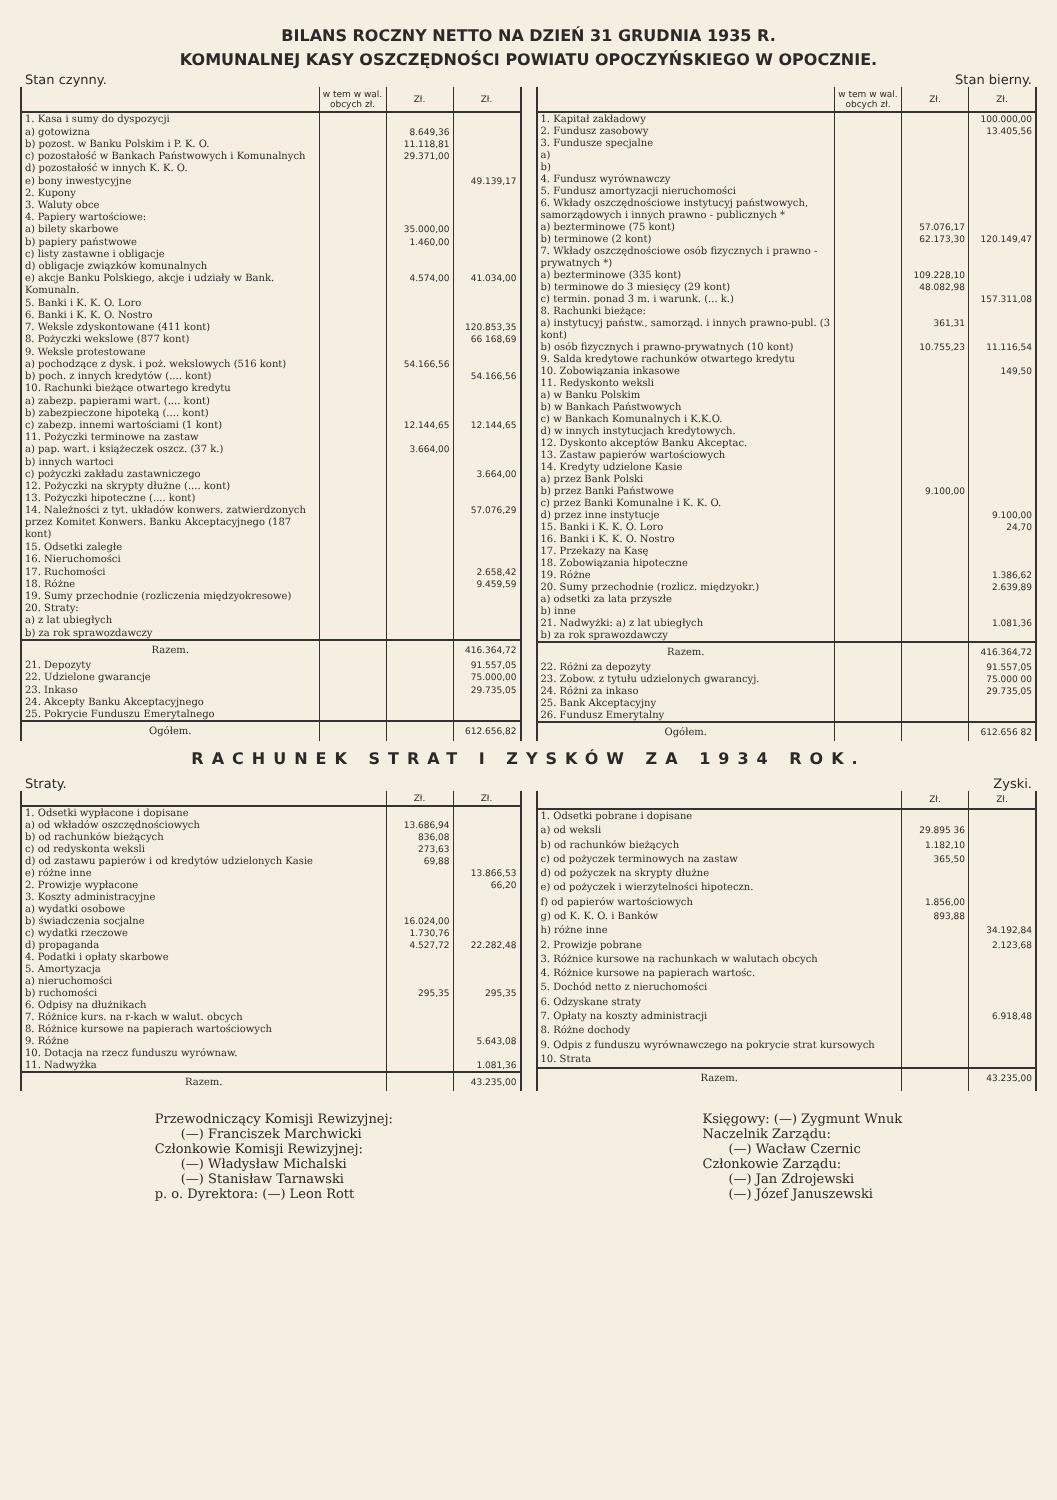BILANS ROCZNY NETTO NA DZIEŃ 31 GRUDNIA 1935 R.
KOMUNALNEJ KASY OSZCZĘDNOŚCI POWIATU OPOCZYŃSKIEGO W OPOCZNIE.
Stan czynny. Stan bierny.
| | w tem w wal. obcych zł. | Zł. | Zł. |
| --- | --- | --- | --- |
| 1. Kasa i sumy do dyspozycji | | | |
| a) gotowizna | | 8.649,36 | |
| b) pozost. w Banku Polskim i P. K. O. | | 11.118,81 | |
| c) pozostałość w Bankach Państwowych i Komunalnych | | 29.371,00 | |
| d) pozostałość w innych K. K. O. | | | |
| e) bony inwestycyjne | | | 49.139,17 |
| 2. Kupony | | | |
| 3. Waluty obce | | | |
| 4. Papiery wartościowe: | | | |
| a) bilety skarbowe | | 35.000,00 | |
| b) papiery państwowe | | 1.460,00 | |
| c) listy zastawne i obligacje | | | |
| d) obligacje związków komunalnych | | | |
| e) akcje Banku Polskiego, akcje i udziały w Bank. Komunaln. | | 4.574,00 | 41.034,00 |
| 5. Banki i K. K. O. Loro | | | |
| 6. Banki i K. K. O. Nostro | | | |
| 7. Weksle zdyskontowane (411 kont) | | | 120.853,35 |
| 8. Pożyczki wekslowe (877 kont) | | | 66 168,69 |
| 9. Weksle protestowane | | | |
| a) pochodzące z dysk. i poż. wekslowych (516 kont) | | 54.166,56 | |
| b) poch. z innych kredytów (.... kont) | | | 54.166,56 |
| 10. Rachunki bieżące otwartego kredytu | | | |
| a) zabezp. papierami wart. (.... kont) | | | |
| b) zabezpieczone hipoteką (.... kont) | | | |
| c) zabezp. innemi wartościami (1 kont) | | 12.144,65 | 12.144,65 |
| 11. Pożyczki terminowe na zastaw | | | |
| a) pap. wart. i książeczek oszcz. (37 k.) | | 3.664,00 | |
| b) innych wartoci | | | |
| c) pożyczki zakładu zastawniczego | | | 3.664,00 |
| 12. Pożyczki na skrypty dłużne (.... kont) | | | |
| 13. Pożyczki hipoteczne (.... kont) | | | |
| 14. Należności z tyt. układów konwers. zatwierdzonych przez Komitet Konwers. Banku Akceptacyjnego (187 kont) | | | 57.076,29 |
| 15. Odsetki zaległe | | | |
| 16. Nieruchomości | | | |
| 17. Ruchomości | | | 2.658,42 |
| 18. Różne | | | 9.459,59 |
| 19. Sumy przechodnie (rozliczenia międzyokresowe) | | | |
| 20. Straty: | | | |
| a) z lat ubiegłych | | | |
| b) za rok sprawozdawczy | | | |
| Razem. | | | 416.364,72 |
| 21. Depozyty | | | 91.557,05 |
| 22. Udzielone gwarancje | | | 75.000,00 |
| 23. Inkaso | | | 29.735,05 |
| 24. Akcepty Banku Akceptacyjnego | | | |
| 25. Pokrycie Funduszu Emerytalnego | | | |
| Ogółem. | | | 612.656,82 |
| | w tem w wal. obcych zł. | Zł. | Zł. |
| --- | --- | --- | --- |
| 1. Kapitał zakładowy | | | 100.000,00 |
| 2. Fundusz zasobowy | | | 13.405,56 |
| 3. Fundusze specjalne a) b) | | | |
| 4. Fundusz wyrównawczy | | | |
| 5. Fundusz amortyzacji nieruchomości | | | |
| 6. Wkłady oszczędnościowe instytucyj państwowych, samorządowych i innych prawno - publicznych * | | | |
| a) bezterminowe (75 kont) | | 57.076,17 | |
| b) terminowe (2 kont) | | 62.173,30 | 120.149,47 |
| 7. Wkłady oszczędnościowe osób fizycznych i prawno - prywatnych *) | | | |
| a) bezterminowe (335 kont) | | 109.228,10 | |
| b) terminowe do 3 miesięcy (29 kont) | | 48.082,98 | |
| c) termin. ponad 3 m. i warunk. (... k.) | | | 157.311,08 |
| 8. Rachunki bieżące: | | | |
| a) instytucyj państw., samorząd. i innych prawno-publ. (3 kont) | | 361,31 | |
| b) osób fizycznych i prawno-prywatnych (10 kont) | | 10.755,23 | 11.116,54 |
| 9. Salda kredytowe rachunków otwartego kredytu | | | |
| 10. Zobowiązania inkasowe | | | 149,50 |
| 11. Redyskonto weksli a) w Banku Polskim b) w Bankach Państwowych c) w Bankach Komunalnych i K.K.O. d) w innych instytucjach kredytowych. | | | |
| 12. Dyskonto akceptów Banku Akceptac. | | | |
| 13. Zastaw papierów wartościowych | | | |
| 14. Kredyty udzielone Kasie a) przez Bank Polski | | | |
| b) przez Banki Państwowe | | 9.100,00 | |
| c) przez Banki Komunalne i K. K. O. | | | |
| d) przez inne instytucje | | | 9.100,00 |
| 15. Banki i K. K. O. Loro | | | 24,70 |
| 16. Banki i K. K. O. Nostro | | | |
| 17. Przekazy na Kasę | | | |
| 18. Zobowiązania hipoteczne | | | |
| 19. Różne | | | 1.386,62 |
| 20. Sumy przechodnie (rozlicz. międzyokr.) | | | 2.639,89 |
| a) odsetki za lata przyszłe b) inne | | | |
| 21. Nadwyżki: a) z lat ubiegłych b) za rok sprawozdawczy | | | 1.081,36 |
| Razem. | | | 416.364,72 |
| 22. Różni za depozyty | | | 91.557,05 |
| 23. Zobow. z tytułu udzielonych gwarancyj. | | | 75.000 00 |
| 24. Różni za inkaso | | | 29.735,05 |
| 25. Bank Akceptacyjny | | | |
| 26. Fundusz Emerytalny | | | |
| Ogółem. | | | 612.656 82 |
RACHUNEK STRAT I ZYSKÓW ZA 1934 ROK.
Straty. Zyski.
| | Zł. | Zł. |
| --- | --- | --- |
| 1. Odsetki wypłacone i dopisane | | |
| a) od wkładów oszczędnościowych | 13.686,94 | |
| b) od rachunków bieżących | 836,08 | |
| c) od redyskonta weksli | 273,63 | |
| d) od zastawu papierów i od kredytów udzielonych Kasie | 69,88 | |
| e) różne inne | | 13.866,53 |
| 2. Prowizje wypłacone | | 66,20 |
| 3. Koszty administracyjne a) wydatki osobowe | | |
| b) świadczenia socjalne | 16.024,00 | |
| c) wydatki rzeczowe | 1.730,76 | |
| d) propaganda | 4.527,72 | 22.282,48 |
| 4. Podatki i opłaty skarbowe | | |
| 5. Amortyzacja a) nieruchomości | | |
| b) ruchomości | 295,35 | 295,35 |
| 6. Odpisy na dłużnikach | | |
| 7. Różnice kurs. na r-kach w walut. obcych | | |
| 8. Różnice kursowe na papierach wartościowych | | |
| 9. Różne | | 5.643,08 |
| 10. Dotacja na rzecz funduszu wyrównaw. | | |
| 11. Nadwyżka | | 1.081,36 |
| Razem. | | 43.235,00 |
| | Zł. | Zł. |
| --- | --- | --- |
| 1. Odsetki pobrane i dopisane | | |
| a) od weksli | 29.895 36 | |
| b) od rachunków bieżących | 1.182,10 | |
| c) od pożyczek terminowych na zastaw | 365,50 | |
| d) od pożyczek na skrypty dłużne | | |
| e) od pożyczek i wierzytelności hipoteczn. | | |
| f) od papierów wartościowych | 1.856,00 | |
| g) od K. K. O. i Banków | 893,88 | |
| h) różne inne | | 34.192,84 |
| 2. Prowizje pobrane | | 2.123,68 |
| 3. Różnice kursowe na rachunkach w walutach obcych | | |
| 4. Różnice kursowe na papierach wartośc. | | |
| 5. Dochód netto z nieruchomości | | |
| 6. Odzyskane straty | | |
| 7. Opłaty na koszty administracji | | 6.918,48 |
| 8. Różne dochody | | |
| 9. Odpis z funduszu wyrównawczego na pokrycie strat kursowych | | |
| 10. Strata | | |
| Razem. | | 43.235,00 |
Przewodniczący Komisji Rewizyjnej:
  (—) Franciszek Marchwicki
Członkowie Komisji Rewizyjnej:
  (—) Władysław Michalski
  (—) Stanisław Tarnawski
p. o. Dyrektora: (—) Leon Rott
Księgowy: (—) Zygmunt Wnuk
Naczelnik Zarządu:
  (—) Wacław Czernic
Członkowie Zarządu:
  (—) Jan Zdrojewski
  (—) Józef Januszewski